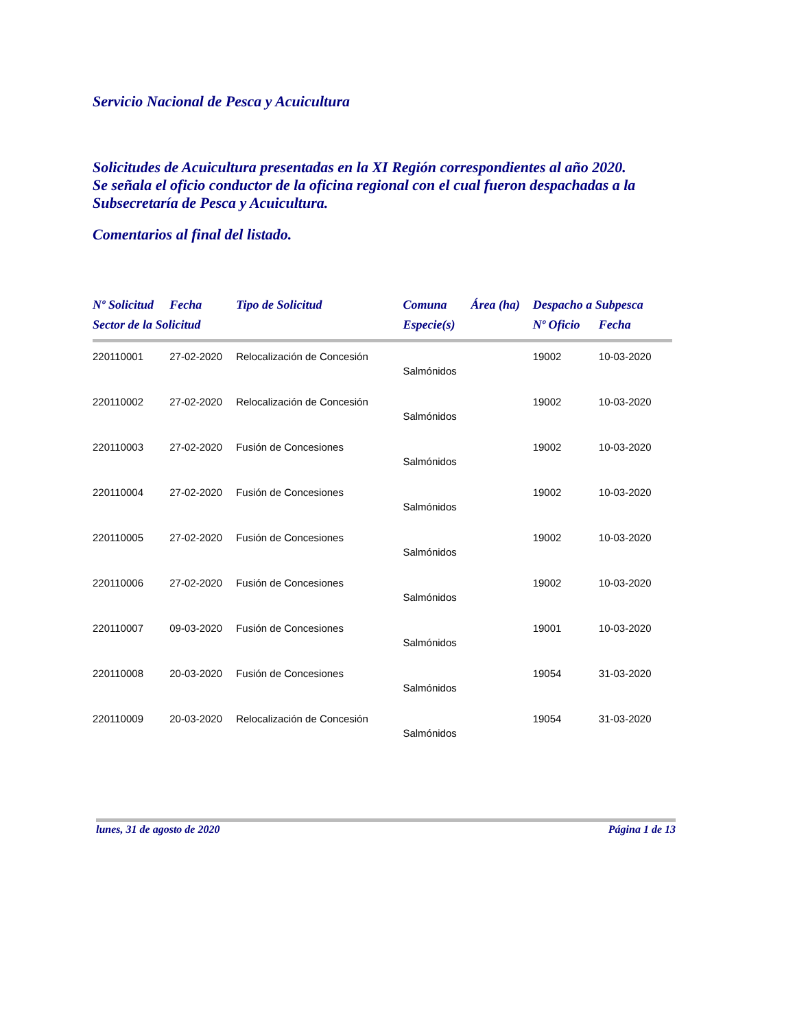Servicio Nacional de Pesca y Acuicultura
Solicitudes de Acuicultura presentadas en la XI Región correspondientes al año 2020.
Se señala el oficio conductor de la oficina regional con el cual fueron despachadas a la Subsecretaría de Pesca y Acuicultura.
Comentarios al final del listado.
| Nº Solicitud | Fecha | Tipo de Solicitud | Comuna | Área (ha) | Despacho a Subpesca | |
| --- | --- | --- | --- | --- | --- | --- |
| Sector de la Solicitud | | | Especie(s) | | Nº Oficio | Fecha |
| 220110001 | 27-02-2020 | Relocalización de Concesión | | | 19002 | 10-03-2020 |
| | | | Salmónidos | | | |
| 220110002 | 27-02-2020 | Relocalización de Concesión | | | 19002 | 10-03-2020 |
| | | | Salmónidos | | | |
| 220110003 | 27-02-2020 | Fusión de Concesiones | | | 19002 | 10-03-2020 |
| | | | Salmónidos | | | |
| 220110004 | 27-02-2020 | Fusión de Concesiones | | | 19002 | 10-03-2020 |
| | | | Salmónidos | | | |
| 220110005 | 27-02-2020 | Fusión de Concesiones | | | 19002 | 10-03-2020 |
| | | | Salmónidos | | | |
| 220110006 | 27-02-2020 | Fusión de Concesiones | | | 19002 | 10-03-2020 |
| | | | Salmónidos | | | |
| 220110007 | 09-03-2020 | Fusión de Concesiones | | | 19001 | 10-03-2020 |
| | | | Salmónidos | | | |
| 220110008 | 20-03-2020 | Fusión de Concesiones | | | 19054 | 31-03-2020 |
| | | | Salmónidos | | | |
| 220110009 | 20-03-2020 | Relocalización de Concesión | | | 19054 | 31-03-2020 |
| | | | Salmónidos | | | |
lunes, 31 de agosto de 2020 Página 1 de 13